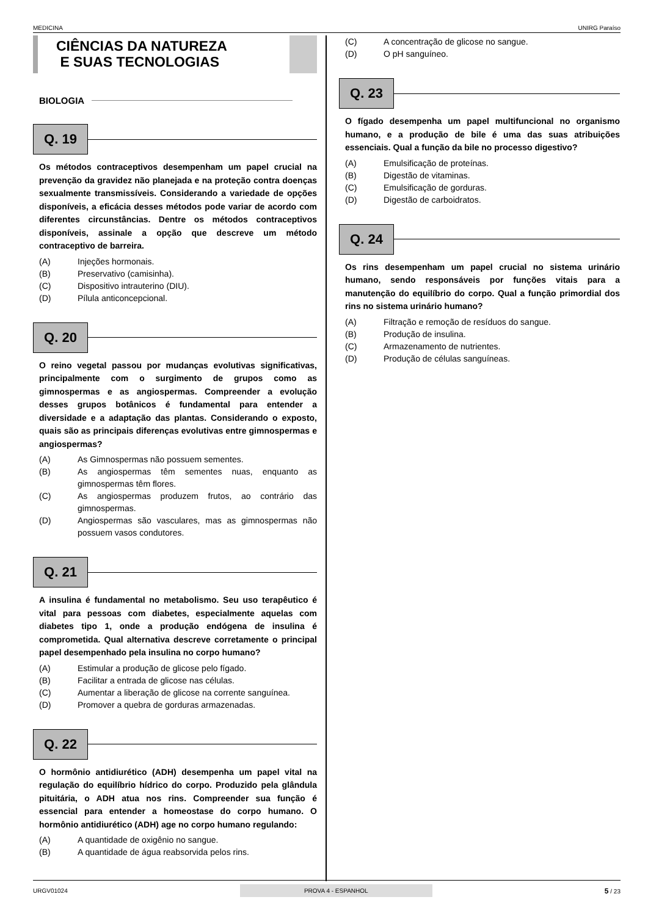MEDICINA UNIRG Paraíso
CIÊNCIAS DA NATUREZA
E SUAS TECNOLOGIAS
BIOLOGIA
Q. 19
Os métodos contraceptivos desempenham um papel crucial na prevenção da gravidez não planejada e na proteção contra doenças sexualmente transmissíveis. Considerando a variedade de opções disponíveis, a eficácia desses métodos pode variar de acordo com diferentes circunstâncias. Dentre os métodos contraceptivos disponíveis, assinale a opção que descreve um método contraceptivo de barreira.
(A) Injeções hormonais.
(B) Preservativo (camisinha).
(C) Dispositivo intrauterino (DIU).
(D) Pílula anticoncepcional.
Q. 20
O reino vegetal passou por mudanças evolutivas significativas, principalmente com o surgimento de grupos como as gimnospermas e as angiospermas. Compreender a evolução desses grupos botânicos é fundamental para entender a diversidade e a adaptação das plantas. Considerando o exposto, quais são as principais diferenças evolutivas entre gimnospermas e angiospermas?
(A) As Gimnospermas não possuem sementes.
(B) As angiospermas têm sementes nuas, enquanto as gimnospermas têm flores.
(C) As angiospermas produzem frutos, ao contrário das gimnospermas.
(D) Angiospermas são vasculares, mas as gimnospermas não possuem vasos condutores.
Q. 21
A insulina é fundamental no metabolismo. Seu uso terapêutico é vital para pessoas com diabetes, especialmente aquelas com diabetes tipo 1, onde a produção endógena de insulina é comprometida. Qual alternativa descreve corretamente o principal papel desempenhado pela insulina no corpo humano?
(A) Estimular a produção de glicose pelo fígado.
(B) Facilitar a entrada de glicose nas células.
(C) Aumentar a liberação de glicose na corrente sanguínea.
(D) Promover a quebra de gorduras armazenadas.
Q. 22
O hormônio antidiurético (ADH) desempenha um papel vital na regulação do equilíbrio hídrico do corpo. Produzido pela glândula pituitária, o ADH atua nos rins. Compreender sua função é essencial para entender a homeostase do corpo humano. O hormônio antidiurético (ADH) age no corpo humano regulando:
(A) A quantidade de oxigênio no sangue.
(B) A quantidade de água reabsorvida pelos rins.
(C) A concentração de glicose no sangue.
(D) O pH sanguíneo.
Q. 23
O fígado desempenha um papel multifuncional no organismo humano, e a produção de bile é uma das suas atribuições essenciais. Qual a função da bile no processo digestivo?
(A) Emulsificação de proteínas.
(B) Digestão de vitaminas.
(C) Emulsificação de gorduras.
(D) Digestão de carboidratos.
Q. 24
Os rins desempenham um papel crucial no sistema urinário humano, sendo responsáveis por funções vitais para a manutenção do equilíbrio do corpo. Qual a função primordial dos rins no sistema urinário humano?
(A) Filtração e remoção de resíduos do sangue.
(B) Produção de insulina.
(C) Armazenamento de nutrientes.
(D) Produção de células sanguíneas.
URGV01024 PROVA 4 - ESPANHOL 5 / 23